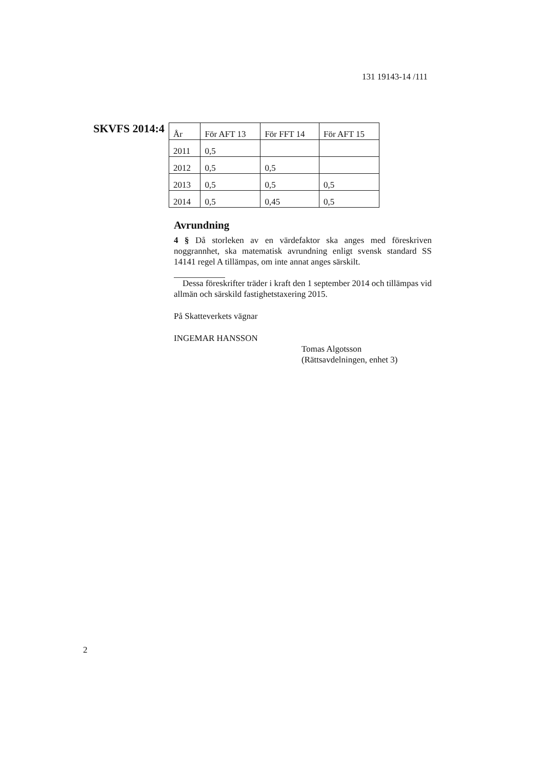131 19143-14 /111
SKVFS 2014:4
| År | För AFT 13 | För FFT 14 | För AFT 15 |
| --- | --- | --- | --- |
| 2011 | 0,5 | | |
| 2012 | 0,5 | 0,5 | |
| 2013 | 0,5 | 0,5 | 0,5 |
| 2014 | 0,5 | 0,45 | 0,5 |
Avrundning
4 § Då storleken av en värdefaktor ska anges med föreskriven noggrannhet, ska matematisk avrundning enligt svensk standard SS 14141 regel A tillämpas, om inte annat anges särskilt.
Dessa föreskrifter träder i kraft den 1 september 2014 och tillämpas vid allmän och särskild fastighetstaxering 2015.
På Skatteverkets vägnar
INGEMAR HANSSON
Tomas Algotsson
(Rättsavdelningen, enhet 3)
2